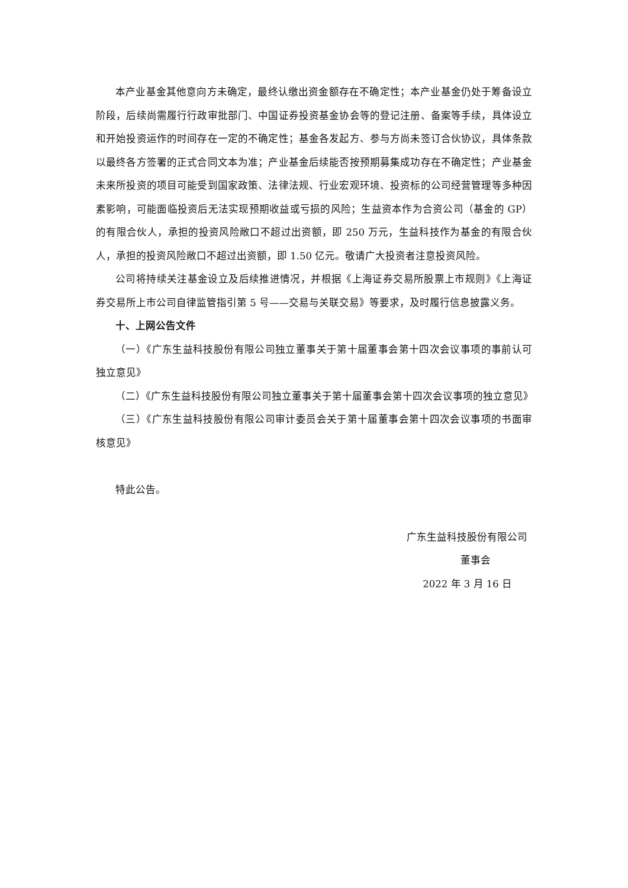本产业基金其他意向方未确定，最终认缴出资金额存在不确定性；本产业基金仍处于筹备设立阶段，后续尚需履行行政审批部门、中国证券投资基金协会等的登记注册、备案等手续，具体设立和开始投资运作的时间存在一定的不确定性；基金各发起方、参与方尚未签订合伙协议，具体条款以最终各方签署的正式合同文本为准；产业基金后续能否按预期募集成功存在不确定性；产业基金未来所投资的项目可能受到国家政策、法律法规、行业宏观环境、投资标的公司经营管理等多种因素影响，可能面临投资后无法实现预期收益或亏损的风险；生益资本作为合资公司（基金的 GP）的有限合伙人，承担的投资风险敞口不超过出资额，即 250 万元，生益科技作为基金的有限合伙人，承担的投资风险敞口不超过出资额，即 1.50 亿元。敬请广大投资者注意投资风险。
公司将持续关注基金设立及后续推进情况，并根据《上海证券交易所股票上市规则》《上海证券交易所上市公司自律监管指引第 5 号——交易与关联交易》等要求，及时履行信息披露义务。
十、上网公告文件
（一）《广东生益科技股份有限公司独立董事关于第十届董事会第十四次会议事项的事前认可独立意见》
（二）《广东生益科技股份有限公司独立董事关于第十届董事会第十四次会议事项的独立意见》
（三）《广东生益科技股份有限公司审计委员会关于第十届董事会第十四次会议事项的书面审核意见》
特此公告。
广东生益科技股份有限公司
董事会
2022 年 3 月 16 日